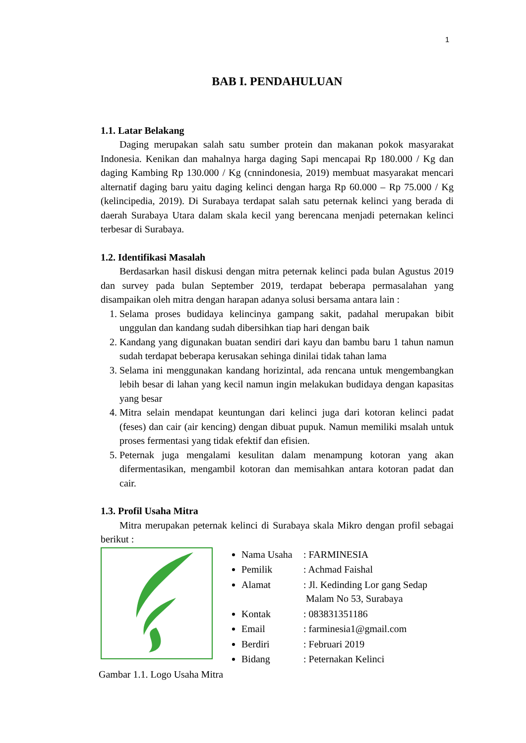1
BAB I. PENDAHULUAN
1.1. Latar Belakang
Daging merupakan salah satu sumber protein dan makanan pokok masyarakat Indonesia. Kenikan dan mahalnya harga daging Sapi mencapai Rp 180.000 / Kg dan daging Kambing Rp 130.000 / Kg (cnnindonesia, 2019) membuat masyarakat mencari alternatif daging baru yaitu daging kelinci dengan harga Rp 60.000 – Rp 75.000 / Kg (kelincipedia, 2019). Di Surabaya terdapat salah satu peternak kelinci yang berada di daerah Surabaya Utara dalam skala kecil yang berencana menjadi peternakan kelinci terbesar di Surabaya.
1.2. Identifikasi Masalah
Berdasarkan hasil diskusi dengan mitra peternak kelinci pada bulan Agustus 2019 dan survey pada bulan September 2019, terdapat beberapa permasalahan yang disampaikan oleh mitra dengan harapan adanya solusi bersama antara lain :
1. Selama proses budidaya kelincinya gampang sakit, padahal merupakan bibit unggulan dan kandang sudah dibersihkan tiap hari dengan baik
2. Kandang yang digunakan buatan sendiri dari kayu dan bambu baru 1 tahun namun sudah terdapat beberapa kerusakan sehinga dinilai tidak tahan lama
3. Selama ini menggunakan kandang horizintal, ada rencana untuk mengembangkan lebih besar di lahan yang kecil namun ingin melakukan budidaya dengan kapasitas yang besar
4. Mitra selain mendapat keuntungan dari kelinci juga dari kotoran kelinci padat (feses) dan cair (air kencing) dengan dibuat pupuk. Namun memiliki msalah untuk proses fermentasi yang tidak efektif dan efisien.
5. Peternak juga mengalami kesulitan dalam menampung kotoran yang akan difermentasikan, mengambil kotoran dan memisahkan antara kotoran padat dan cair.
1.3. Profil Usaha Mitra
Mitra merupakan peternak kelinci di Surabaya skala Mikro dengan profil sebagai berikut :
Nama Usaha : FARMINESIA
Pemilik : Achmad Faishal
Alamat : Jl. Kedinding Lor gang Sedap
Malam No 53, Surabaya
Kontak : 083831351186
Email : farminesia1@gmail.com
Berdiri : Februari 2019
Bidang : Peternakan Kelinci
Gambar 1.1. Logo Usaha Mitra